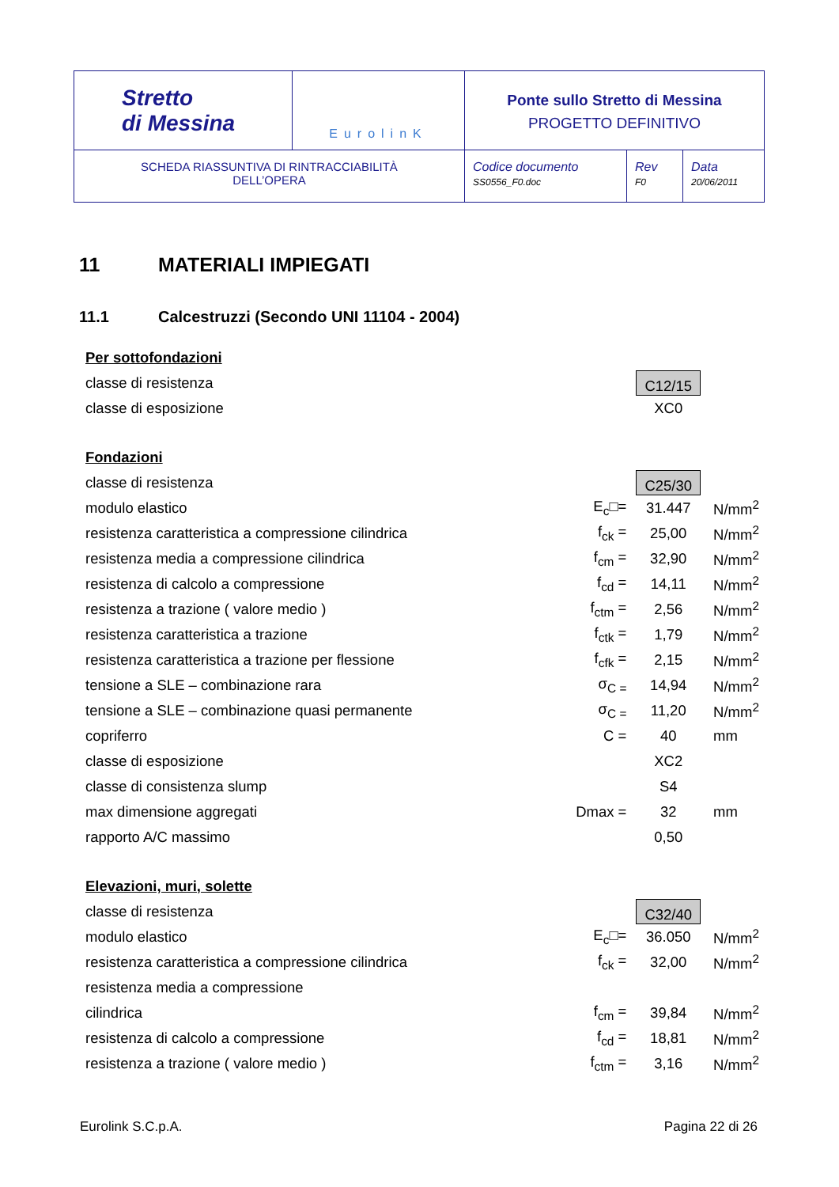| Stretto di Messina | EurolinK | Ponte sullo Stretto di Messina PROGETTO DEFINITIVO | | |
| SCHEDA RIASSUNTIVA DI RINTRACCIABILITÀ DELL’OPERA | | Codice documento SS0556_F0.doc | Rev F0 | Data 20/06/2011 |
11 MATERIALI IMPIEGATI
11.1 Calcestruzzi (Secondo UNI 11104 - 2004)
| Per sottofondazioni | | | |
| classe di resistenza | | C12/15 | |
| classe di esposizione | | XC0 | |
| Fondazioni | | | |
| classe di resistenza | | C25/30 | |
| modulo elastico | E<sub>c</sub>□= | 31.447 | N/mm<sup>2</sup> |
| resistenza caratteristica a compressione cilindrica | f<sub>ck</sub> = | 25,00 | N/mm<sup>2</sup> |
| resistenza media a compressione cilindrica | f<sub>cm</sub> = | 32,90 | N/mm<sup>2</sup> |
| resistenza di calcolo a compressione | f<sub>cd</sub> = | 14,11 | N/mm<sup>2</sup> |
| resistenza a trazione ( valore medio ) | f<sub>ctm</sub> = | 2,56 | N/mm<sup>2</sup> |
| resistenza caratteristica a trazione | f<sub>ctk</sub> = | 1,79 | N/mm<sup>2</sup> |
| resistenza caratteristica a trazione per flessione | f<sub>cfk</sub> = | 2,15 | N/mm<sup>2</sup> |
| tensione a SLE – combinazione rara | σ<sub>C =</sub> | 14,94 | N/mm<sup>2</sup> |
| tensione a SLE – combinazione quasi permanente | σ<sub>C =</sub> | 11,20 | N/mm<sup>2</sup> |
| copriferro | C = | 40 | mm |
| classe di esposizione | | XC2 | |
| classe di consistenza slump | | S4 | |
| max dimensione aggregati | Dmax = | 32 | mm |
| rapporto A/C massimo | | 0,50 | |
| Elevazioni, muri, solette | | | |
| classe di resistenza | | C32/40 | |
| modulo elastico | E<sub>c</sub>□= | 36.050 | N/mm<sup>2</sup> |
| resistenza caratteristica a compressione cilindrica | f<sub>ck</sub> = | 32,00 | N/mm<sup>2</sup> |
| resistenza media a compressione | | | |
| cilindrica | f<sub>cm</sub> = | 39,84 | N/mm<sup>2</sup> |
| resistenza di calcolo a compressione | f<sub>cd</sub> = | 18,81 | N/mm<sup>2</sup> |
| resistenza a trazione ( valore medio ) | f<sub>ctm</sub> = | 3,16 | N/mm<sup>2</sup> |
Eurolink S.C.p.A. Pagina 22 di 26